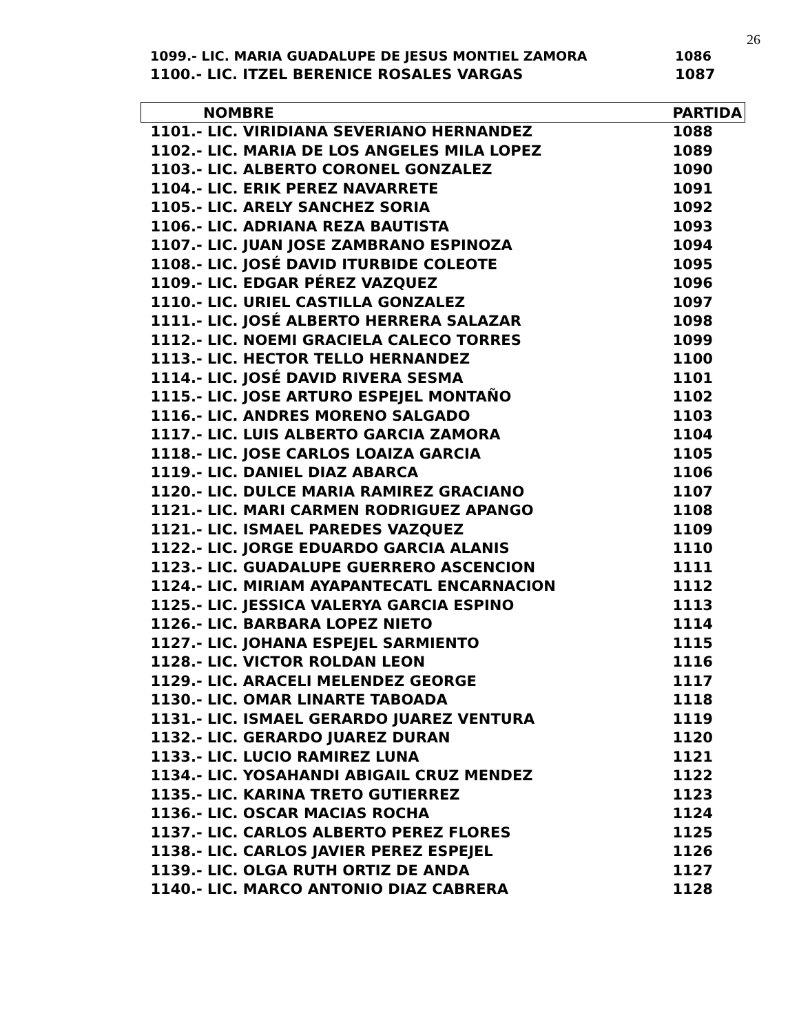26
1099.- LIC. MARIA GUADALUPE DE JESUS MONTIEL ZAMORA 1086
1100.- LIC. ITZEL BERENICE ROSALES VARGAS 1087
| NOMBRE | PARTIDA |
| --- | --- |
| 1101.- LIC. VIRIDIANA SEVERIANO HERNANDEZ | 1088 |
| 1102.- LIC. MARIA DE LOS ANGELES MILA LOPEZ | 1089 |
| 1103.- LIC. ALBERTO CORONEL GONZALEZ | 1090 |
| 1104.- LIC. ERIK PEREZ NAVARRETE | 1091 |
| 1105.- LIC. ARELY SANCHEZ SORIA | 1092 |
| 1106.- LIC. ADRIANA REZA BAUTISTA | 1093 |
| 1107.- LIC. JUAN JOSE ZAMBRANO ESPINOZA | 1094 |
| 1108.- LIC. JOSÉ DAVID ITURBIDE COLEOTE | 1095 |
| 1109.- LIC. EDGAR PÉREZ VAZQUEZ | 1096 |
| 1110.- LIC. URIEL CASTILLA GONZALEZ | 1097 |
| 1111.- LIC. JOSÉ ALBERTO HERRERA SALAZAR | 1098 |
| 1112.- LIC. NOEMI GRACIELA CALECO TORRES | 1099 |
| 1113.- LIC. HECTOR TELLO HERNANDEZ | 1100 |
| 1114.- LIC. JOSÉ DAVID RIVERA SESMA | 1101 |
| 1115.- LIC. JOSE ARTURO ESPEJEL MONTAÑO | 1102 |
| 1116.- LIC. ANDRES MORENO SALGADO | 1103 |
| 1117.- LIC. LUIS ALBERTO GARCIA ZAMORA | 1104 |
| 1118.- LIC. JOSE CARLOS LOAIZA GARCIA | 1105 |
| 1119.- LIC. DANIEL DIAZ ABARCA | 1106 |
| 1120.- LIC. DULCE MARIA RAMIREZ GRACIANO | 1107 |
| 1121.- LIC. MARI CARMEN RODRIGUEZ APANGO | 1108 |
| 1121.- LIC. ISMAEL PAREDES VAZQUEZ | 1109 |
| 1122.- LIC. JORGE EDUARDO GARCIA ALANIS | 1110 |
| 1123.- LIC. GUADALUPE GUERRERO ASCENCION | 1111 |
| 1124.- LIC. MIRIAM AYAPANTECATL ENCARNACION | 1112 |
| 1125.- LIC. JESSICA VALERYA GARCIA ESPINO | 1113 |
| 1126.- LIC. BARBARA LOPEZ NIETO | 1114 |
| 1127.- LIC. JOHANA ESPEJEL SARMIENTO | 1115 |
| 1128.- LIC. VICTOR ROLDAN LEON | 1116 |
| 1129.- LIC. ARACELI MELENDEZ GEORGE | 1117 |
| 1130.- LIC. OMAR LINARTE TABOADA | 1118 |
| 1131.- LIC. ISMAEL GERARDO JUAREZ VENTURA | 1119 |
| 1132.- LIC. GERARDO JUAREZ DURAN | 1120 |
| 1133.- LIC. LUCIO RAMIREZ LUNA | 1121 |
| 1134.- LIC. YOSAHANDI ABIGAIL CRUZ MENDEZ | 1122 |
| 1135.- LIC. KARINA TRETO GUTIERREZ | 1123 |
| 1136.- LIC. OSCAR MACIAS ROCHA | 1124 |
| 1137.- LIC. CARLOS ALBERTO PEREZ FLORES | 1125 |
| 1138.- LIC. CARLOS JAVIER PEREZ ESPEJEL | 1126 |
| 1139.- LIC. OLGA RUTH ORTIZ DE ANDA | 1127 |
| 1140.- LIC. MARCO ANTONIO DIAZ CABRERA | 1128 |